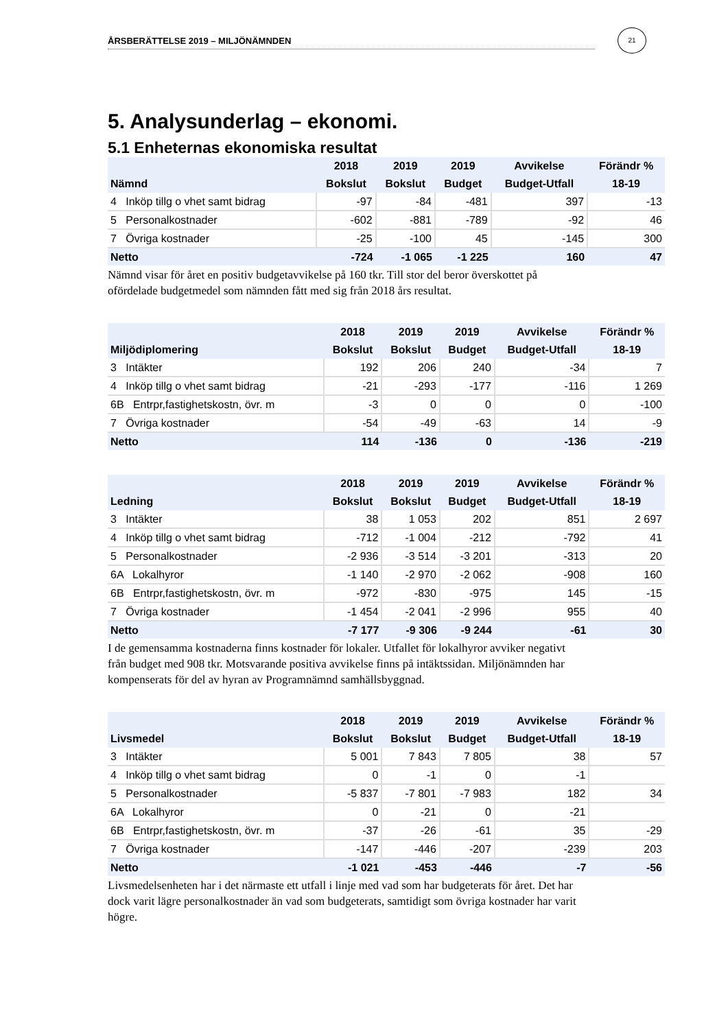ÅRSBERÄTTELSE 2019 – MILJÖNÄMNDEN
21
5. Analysunderlag – ekonomi.
5.1 Enheternas ekonomiska resultat
| | 2018 | 2019 | 2019 | Avvikelse | Förändr % |
| --- | --- | --- | --- | --- | --- |
| Nämnd | Bokslut | Bokslut | Budget | Budget-Utfall | 18-19 |
| 4 Inköp tillg o vhet samt bidrag | -97 | -84 | -481 | 397 | -13 |
| 5 Personalkostnader | -602 | -881 | -789 | -92 | 46 |
| 7 Övriga kostnader | -25 | -100 | 45 | -145 | 300 |
| Netto | -724 | -1 065 | -1 225 | 160 | 47 |
Nämnd visar för året en positiv budgetavvikelse på 160 tkr. Till stor del beror överskottet på ofördelade budgetmedel som nämnden fått med sig från 2018 års resultat.
| | 2018 | 2019 | 2019 | Avvikelse | Förändr % |
| --- | --- | --- | --- | --- | --- |
| Miljödiplomering | Bokslut | Bokslut | Budget | Budget-Utfall | 18-19 |
| 3 Intäkter | 192 | 206 | 240 | -34 | 7 |
| 4 Inköp tillg o vhet samt bidrag | -21 | -293 | -177 | -116 | 1 269 |
| 6B Entrpr,fastighetskostn, övr. m | -3 | 0 | 0 | 0 | -100 |
| 7 Övriga kostnader | -54 | -49 | -63 | 14 | -9 |
| Netto | 114 | -136 | 0 | -136 | -219 |
| | 2018 | 2019 | 2019 | Avvikelse | Förändr % |
| --- | --- | --- | --- | --- | --- |
| Ledning | Bokslut | Bokslut | Budget | Budget-Utfall | 18-19 |
| 3 Intäkter | 38 | 1 053 | 202 | 851 | 2 697 |
| 4 Inköp tillg o vhet samt bidrag | -712 | -1 004 | -212 | -792 | 41 |
| 5 Personalkostnader | -2 936 | -3 514 | -3 201 | -313 | 20 |
| 6A Lokalhyror | -1 140 | -2 970 | -2 062 | -908 | 160 |
| 6B Entrpr,fastighetskostn, övr. m | -972 | -830 | -975 | 145 | -15 |
| 7 Övriga kostnader | -1 454 | -2 041 | -2 996 | 955 | 40 |
| Netto | -7 177 | -9 306 | -9 244 | -61 | 30 |
I de gemensamma kostnaderna finns kostnader för lokaler. Utfallet för lokalhyror avviker negativt från budget med 908 tkr. Motsvarande positiva avvikelse finns på intäktssidan. Miljönämnden har kompenserats för del av hyran av Programnämnd samhällsbyggnad.
| | 2018 | 2019 | 2019 | Avvikelse | Förändr % |
| --- | --- | --- | --- | --- | --- |
| Livsmedel | Bokslut | Bokslut | Budget | Budget-Utfall | 18-19 |
| 3 Intäkter | 5 001 | 7 843 | 7 805 | 38 | 57 |
| 4 Inköp tillg o vhet samt bidrag | 0 | -1 | 0 | -1 | |
| 5 Personalkostnader | -5 837 | -7 801 | -7 983 | 182 | 34 |
| 6A Lokalhyror | 0 | -21 | 0 | -21 | |
| 6B Entrpr,fastighetskostn, övr. m | -37 | -26 | -61 | 35 | -29 |
| 7 Övriga kostnader | -147 | -446 | -207 | -239 | 203 |
| Netto | -1 021 | -453 | -446 | -7 | -56 |
Livsmedelsenheten har i det närmaste ett utfall i linje med vad som har budgeterats för året. Det har dock varit lägre personalkostnader än vad som budgeterats, samtidigt som övriga kostnader har varit högre.